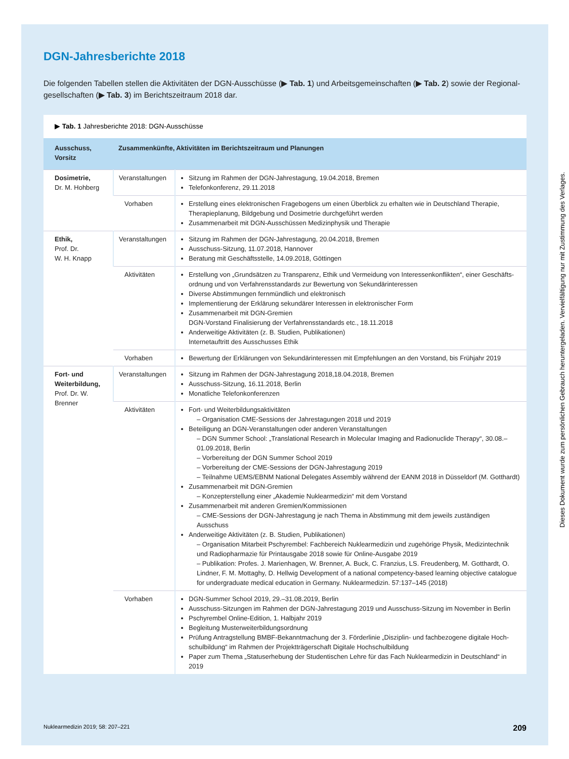DGN-Jahresberichte 2018
Die folgenden Tabellen stellen die Aktivitäten der DGN-Ausschüsse (▶ Tab. 1) und Arbeitsgemeinschaften (▶ Tab. 2) sowie der Regional­gesellschaften (▶ Tab. 3) im Berichtszeitraum 2018 dar.
▶ Tab. 1 Jahresberichte 2018: DGN-Ausschüsse
| Ausschuss, Vorsitz | Zusammenkünfte, Aktivitäten im Berichtszeitraum und Planungen | |
| --- | --- | --- |
| Dosimetrie, Dr. M. Hohberg | Veranstaltungen | Sitzung im Rahmen der DGN-Jahrestagung, 19.04.2018, Bremen Telefonkonferenz, 29.11.2018 |
| | Vorhaben | Erstellung eines elektronischen Fragebogens um einen Überblick zu erhalten wie in Deutschland Therapie, Therapieplanung, Bildgebung und Dosimetrie durchgeführt werden Zusammenarbeit mit DGN-Ausschüssen Medizinphysik und Therapie |
| Ethik, Prof. Dr. W. H. Knapp | Veranstaltungen | Sitzung im Rahmen der DGN-Jahrestagung, 20.04.2018, Bremen Ausschuss-Sitzung, 11.07.2018, Hannover Beratung mit Geschäftsstelle, 14.09.2018, Göttingen |
| | Aktivitäten | Erstellung von „Grundsätzen zu Transparenz, Ethik und Vermeidung von Interessenkonflikten“, einer Geschäfts­ordnung und von Verfahrensstandards zur Bewertung von Sekundärinteressen Diverse Abstimmungen fernmündlich und elektronisch Implementierung der Erklärung sekundärer Interessen in elektronischer Form Zusammenarbeit mit DGN-Gremien DGN-Vorstand Finalisierung der Verfahrensstandards etc., 18.11.2018 Anderweitige Aktivitäten (z. B. Studien, Publikationen) Internetauftritt des Ausschusses Ethik |
| | Vorhaben | Bewertung der Erklärungen von Sekundärinteressen mit Empfehlungen an den Vorstand, bis Frühjahr 2019 |
| Fort- und Weiterbildung, Prof. Dr. W. Brenner | Veranstaltungen | Sitzung im Rahmen der DGN-Jahrestagung 2018,18.04.2018, Bremen Ausschuss-Sitzung, 16.11.2018, Berlin Monatliche Telefonkonferenzen |
| | Aktivitäten | Fort- und Weiterbildungsaktivitäten – Organisation CME-Sessions der Jahrestagungen 2018 und 2019 Beteiligung an DGN-Veranstaltungen oder anderen Veranstaltungen – DGN Summer School: „Translational Research in Molecular Imaging and Radionuclide Therapy“, 30.08.–01.09.2018, Berlin – Vorbereitung der DGN Summer School 2019 – Vorbereitung der CME-Sessions der DGN-Jahrestagung 2019 – Teilnahme UEMS/EBNM National Delegates Assembly während der EANM 2018 in Düsseldorf (M. Gotthardt) Zusammenarbeit mit DGN-Gremien – Konzepterstellung einer „Akademie Nuklearmedizin“ mit dem Vorstand Zusammenarbeit mit anderen Gremien/Kommissionen – CME-Sessions der DGN-Jahrestagung je nach Thema in Abstimmung mit dem jeweils zuständigen Ausschuss Anderweitige Aktivitäten (z. B. Studien, Publikationen) – Organisation Mitarbeit Pschyrembel: Fachbereich Nuklearmedizin und zugehörige Physik, Medizintechnik und Radiopharmazie für Printausgabe 2018 sowie für Online-Ausgabe 2019 – Publikation: Profes. J. Marienhagen, W. Brenner, A. Buck, C. Franzius, LS. Freudenberg, M. Gotthardt, O. Lind­ner, F. M. Mottaghy, D. Hellwig Development of a national competency-based learning objective catalogue for undergraduate medical education in Germany. Nuklearmedizin. 57:137–145 (2018) |
| | Vorhaben | DGN-Summer School 2019, 29.–31.08.2019, Berlin Ausschuss-Sitzungen im Rahmen der DGN-Jahrestagung 2019 und Ausschuss-Sitzung im November in Berlin Pschyrembel Online-Edition, 1. Halbjahr 2019 Begleitung Musterweiterbildungsordnung Prüfung Antragstellung BMBF-Bekanntmachung der 3. Förderlinie „Disziplin- und fachbezogene digitale Hoch­schulbildung“ im Rahmen der Projektträgerschaft Digitale Hochschulbildung Paper zum Thema „Statuserhebung der Studentischen Lehre für das Fach Nuklearmedizin in Deutschland“ in 2019 |
Nuklearmedizin 2019; 58: 207–221 209
Dieses Dokument wurde zum persönlichen Gebrauch heruntergeladen. Vervielfältigung nur mit Zustimmung des Verlages.